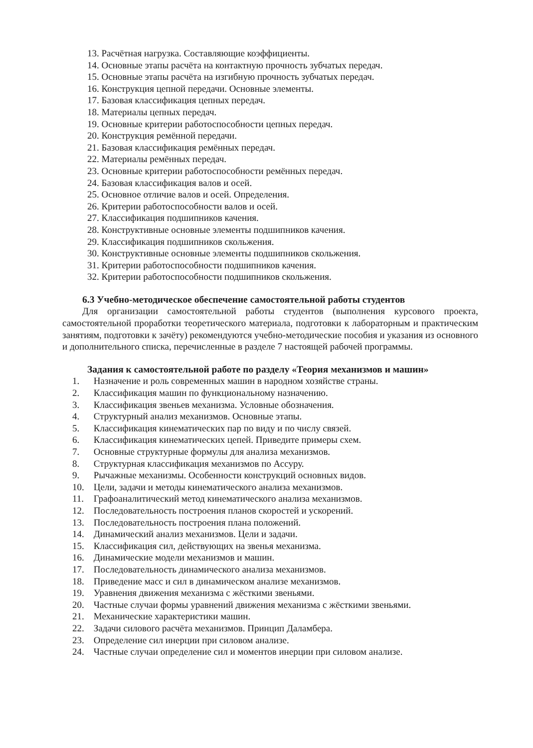13. Расчётная нагрузка. Составляющие коэффициенты.
14. Основные этапы расчёта на контактную прочность зубчатых передач.
15. Основные этапы расчёта на изгибную прочность зубчатых передач.
16. Конструкция цепной передачи. Основные элементы.
17. Базовая классификация цепных передач.
18. Материалы цепных передач.
19. Основные критерии работоспособности цепных передач.
20. Конструкция ремённой передачи.
21. Базовая классификация ремённых передач.
22. Материалы ремённых передач.
23. Основные критерии работоспособности ремённых передач.
24. Базовая классификация валов и осей.
25. Основное отличие валов и осей. Определения.
26. Критерии работоспособности валов и осей.
27. Классификация подшипников качения.
28. Конструктивные основные элементы подшипников качения.
29. Классификация подшипников скольжения.
30. Конструктивные основные элементы подшипников скольжения.
31. Критерии работоспособности подшипников качения.
32. Критерии работоспособности подшипников скольжения.
6.3 Учебно-методическое обеспечение самостоятельной работы студентов
Для организации самостоятельной работы студентов (выполнения курсового проекта, самостоятельной проработки теоретического материала, подготовки к лабораторным и практическим занятиям, подготовки к зачёту) рекомендуются учебно-методические пособия и указания из основного и дополнительного списка, перечисленные в разделе 7 настоящей рабочей программы.
Задания к самостоятельной работе по разделу «Теория механизмов и машин»
1. Назначение и роль современных машин в народном хозяйстве страны.
2. Классификация машин по функциональному назначению.
3. Классификация звеньев механизма. Условные обозначения.
4. Структурный анализ механизмов. Основные этапы.
5. Классификация кинематических пар по виду и по числу связей.
6. Классификация кинематических цепей. Приведите примеры схем.
7. Основные структурные формулы для анализа механизмов.
8. Структурная классификация механизмов по Ассуру.
9. Рычажные механизмы. Особенности конструкций основных видов.
10. Цели, задачи и методы кинематического анализа механизмов.
11. Графоаналитический метод кинематического анализа механизмов.
12. Последовательность построения планов скоростей и ускорений.
13. Последовательность построения плана положений.
14. Динамический анализ механизмов. Цели и задачи.
15. Классификация сил, действующих на звенья механизма.
16. Динамические модели механизмов и машин.
17. Последовательность динамического анализа механизмов.
18. Приведение масс и сил в динамическом анализе механизмов.
19. Уравнения движения механизма с жёсткими звеньями.
20. Частные случаи формы уравнений движения механизма с жёсткими звеньями.
21. Механические характеристики машин.
22. Задачи силового расчёта механизмов. Принцип Даламбера.
23. Определение сил инерции при силовом анализе.
24. Частные случаи определение сил и моментов инерции при силовом анализе.